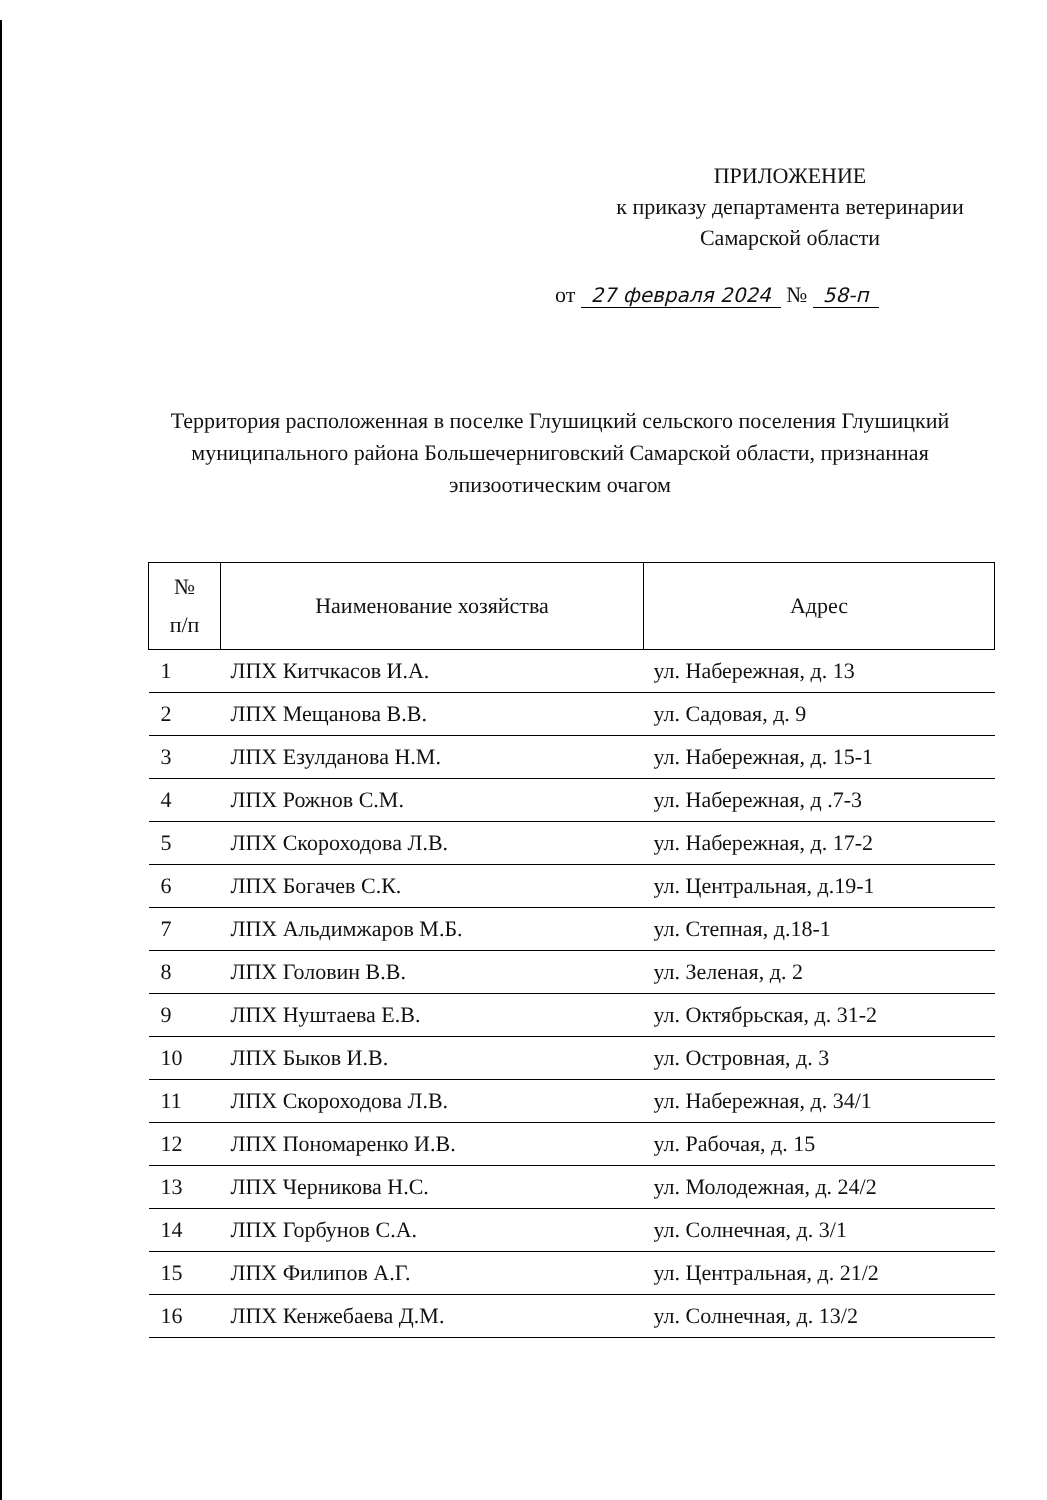ПРИЛОЖЕНИЕ
к приказу департамента ветеринарии
Самарской области
от 27 февраля 2024 № 58-п
Территория расположенная в поселке Глушицкий сельского поселения Глушицкий муниципального района Большечерниговский Самарской области, признанная эпизоотическим очагом
| № п/п | Наименование хозяйства | Адрес |
| --- | --- | --- |
| 1 | ЛПХ Китчкасов И.А. | ул. Набережная, д. 13 |
| 2 | ЛПХ Мещанова В.В. | ул. Садовая, д. 9 |
| 3 | ЛПХ Езулданова Н.М. | ул. Набережная, д. 15-1 |
| 4 | ЛПХ Рожнов С.М. | ул. Набережная, д .7-3 |
| 5 | ЛПХ Скороходова Л.В. | ул. Набережная, д. 17-2 |
| 6 | ЛПХ Богачев С.К. | ул. Центральная, д.19-1 |
| 7 | ЛПХ Альдимжаров М.Б. | ул. Степная, д.18-1 |
| 8 | ЛПХ Головин В.В. | ул. Зеленая, д. 2 |
| 9 | ЛПХ Нуштаева Е.В. | ул. Октябрьская, д. 31-2 |
| 10 | ЛПХ Быков И.В. | ул. Островная, д. 3 |
| 11 | ЛПХ Скороходова Л.В. | ул. Набережная, д. 34/1 |
| 12 | ЛПХ Пономаренко И.В. | ул. Рабочая, д. 15 |
| 13 | ЛПХ Черникова Н.С. | ул. Молодежная, д. 24/2 |
| 14 | ЛПХ Горбунов С.А. | ул. Солнечная, д. 3/1 |
| 15 | ЛПХ Филипов А.Г. | ул. Центральная, д. 21/2 |
| 16 | ЛПХ Кенжебаева Д.М. | ул. Солнечная, д. 13/2 |